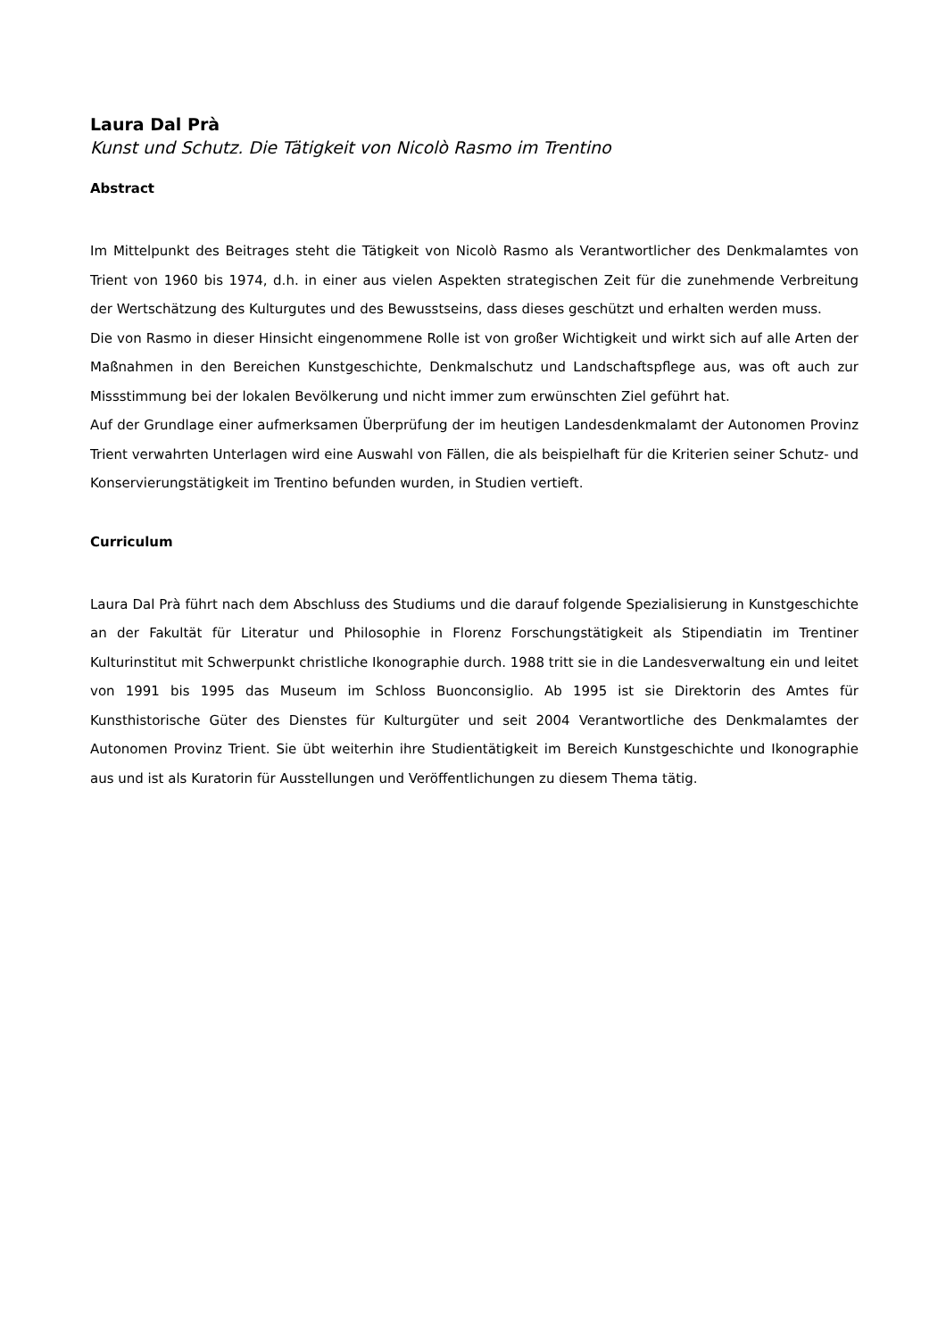Laura Dal Prà
Kunst und Schutz. Die Tätigkeit von Nicolò Rasmo im Trentino
Abstract
Im Mittelpunkt des Beitrages steht die Tätigkeit von Nicolò Rasmo als Verantwortlicher des Denkmalamtes von Trient von 1960 bis 1974, d.h. in einer aus vielen Aspekten strategischen Zeit für die zunehmende Verbreitung der Wertschätzung des Kulturgutes und des Bewusstseins, dass dieses geschützt und erhalten werden muss.
Die von Rasmo in dieser Hinsicht eingenommene Rolle ist von großer Wichtigkeit und wirkt sich auf alle Arten der Maßnahmen in den Bereichen Kunstgeschichte, Denkmalschutz und Landschaftspflege aus, was oft auch zur Missstimmung bei der lokalen Bevölkerung und nicht immer zum erwünschten Ziel geführt hat.
Auf der Grundlage einer aufmerksamen Überprüfung der im heutigen Landesdenkmalamt der Autonomen Provinz Trient verwahrten Unterlagen wird eine Auswahl von Fällen, die als beispielhaft für die Kriterien seiner Schutz- und Konservierungstätigkeit im Trentino befunden wurden, in Studien vertieft.
Curriculum
Laura Dal Prà führt nach dem Abschluss des Studiums und die darauf folgende Spezialisierung in Kunstgeschichte an der Fakultät für Literatur und Philosophie in Florenz Forschungstätigkeit als Stipendiatin im Trentiner Kulturinstitut mit Schwerpunkt christliche Ikonographie durch. 1988 tritt sie in die Landesverwaltung ein und leitet von 1991 bis 1995 das Museum im Schloss Buonconsiglio. Ab 1995 ist sie Direktorin des Amtes für Kunsthistorische Güter des Dienstes für Kulturgüter und seit 2004 Verantwortliche des Denkmalamtes der Autonomen Provinz Trient. Sie übt weiterhin ihre Studientätigkeit im Bereich Kunstgeschichte und Ikonographie aus und ist als Kuratorin für Ausstellungen und Veröffentlichungen zu diesem Thema tätig.